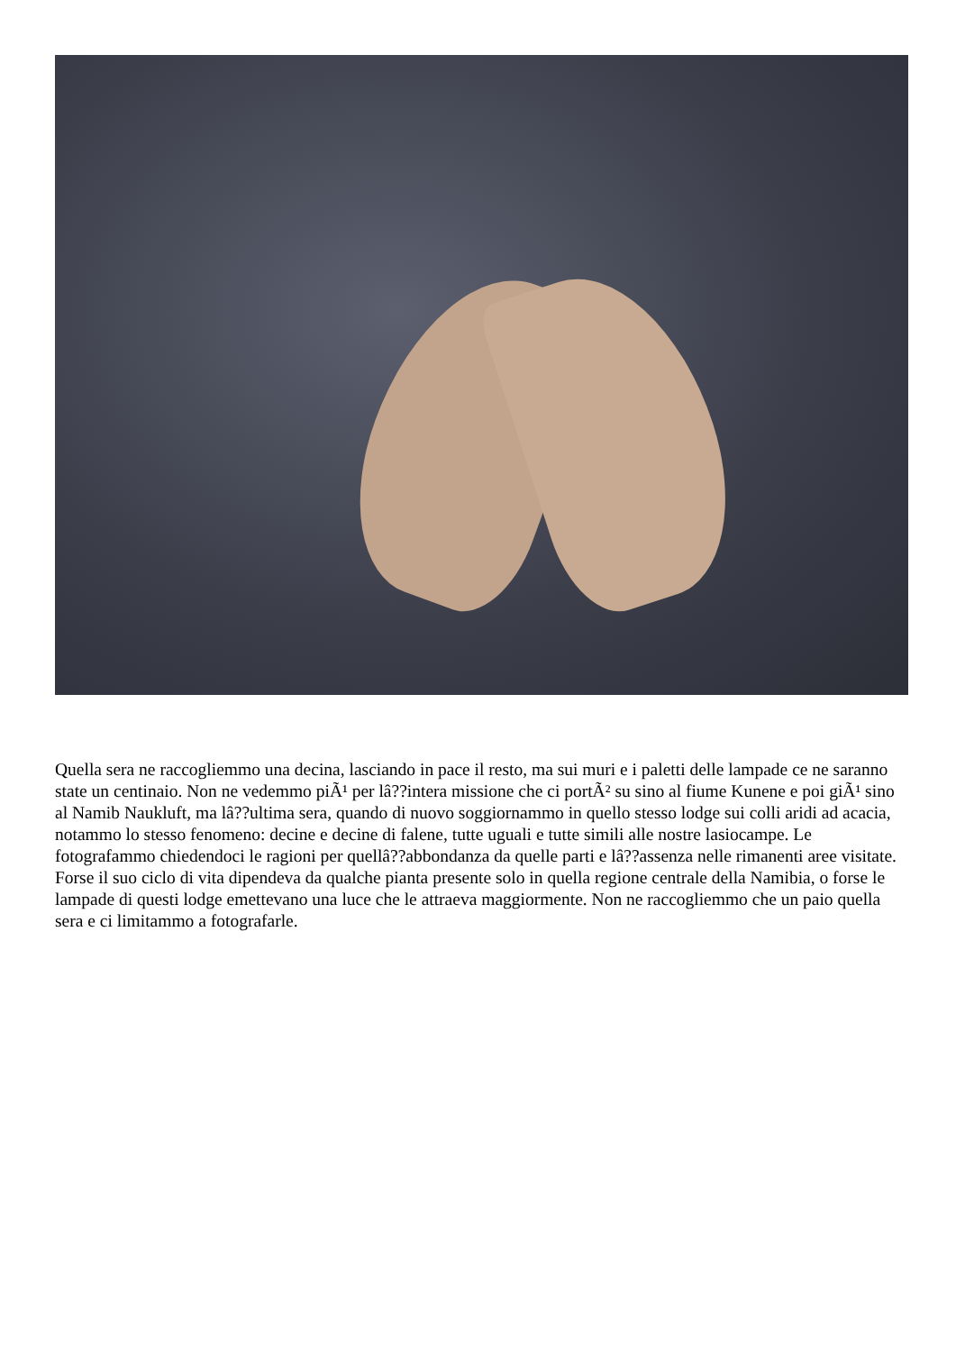Quella sera ne raccogliemmo una decina, lasciando in pace il resto, ma sui muri e i paletti delle lampade ce ne saranno state un centinaio. Non ne vedemmo piÃ¹ per lâ??intera missione che ci portÃ² su sino al fiume Kunene e poi giÃ¹ sino al Namib Naukluft, ma lâ??ultima sera, quando di nuovo soggiornammo in quello stesso lodge sui colli aridi ad acacia, notammo lo stesso fenomeno: decine e decine di falene, tutte uguali e tutte simili alle nostre lasiocampe. Le fotografammo chiedendoci le ragioni per quellâ??abbondanza da quelle parti e lâ??assenza nelle rimanenti aree visitate. Forse il suo ciclo di vita dipendeva da qualche pianta presente solo in quella regione centrale della Namibia, o forse le lampade di questi lodge emettevano una luce che le attraeva maggiormente. Non ne raccogliemmo che un paio quella sera e ci limitammo a fotografarle.